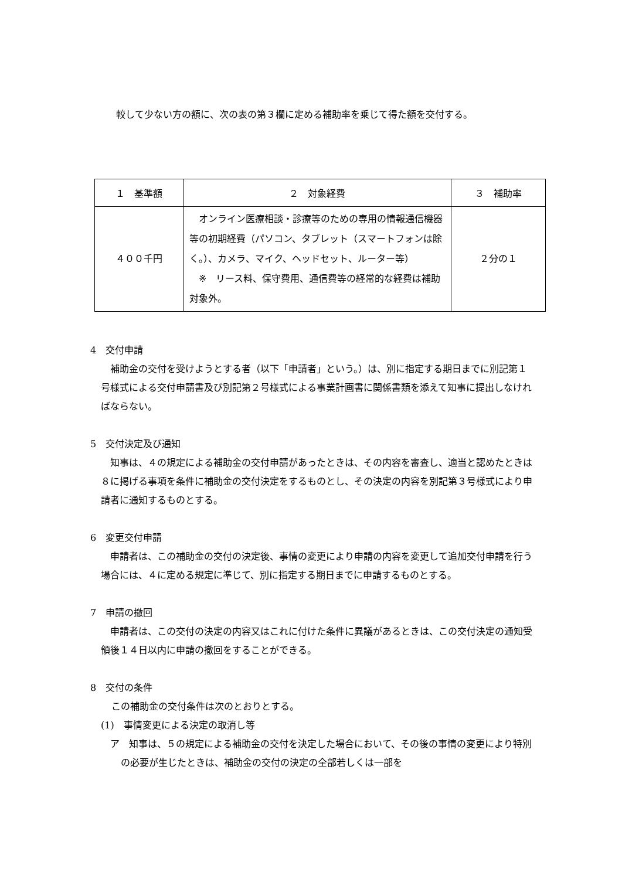較して少ない方の額に、次の表の第３欄に定める補助率を乗じて得た額を交付する。
| １ 基準額 | ２ 対象経費 | ３ 補助率 |
| --- | --- | --- |
| ４００千円 | オンライン医療相談・診療等のための専用の情報通信機器等の初期経費（パソコン、タブレット（スマートフォンは除く。）、カメラ、マイク、ヘッドセット、ルーター等） ※ リース料、保守費用、通信費等の経常的な経費は補助対象外。 | ２分の１ |
4　交付申請
補助金の交付を受けようとする者（以下「申請者」という。）は、別に指定する期日までに別記第１号様式による交付申請書及び別記第２号様式による事業計画書に関係書類を添えて知事に提出しなければならない。
5　交付決定及び通知
知事は、４の規定による補助金の交付申請があったときは、その内容を審査し、適当と認めたときは８に掲げる事項を条件に補助金の交付決定をするものとし、その決定の内容を別記第３号様式により申請者に通知するものとする。
6　変更交付申請
申請者は、この補助金の交付の決定後、事情の変更により申請の内容を変更して追加交付申請を行う場合には、４に定める規定に準じて、別に指定する期日までに申請するものとする。
7　申請の撤回
申請者は、この交付の決定の内容又はこれに付けた条件に異議があるときは、この交付決定の通知受領後１４日以内に申請の撤回をすることができる。
8　交付の条件
この補助金の交付条件は次のとおりとする。
(1)　事情変更による決定の取消し等
ア　知事は、５の規定による補助金の交付を決定した場合において、その後の事情の変更により特別の必要が生じたときは、補助金の交付の決定の全部若しくは一部を